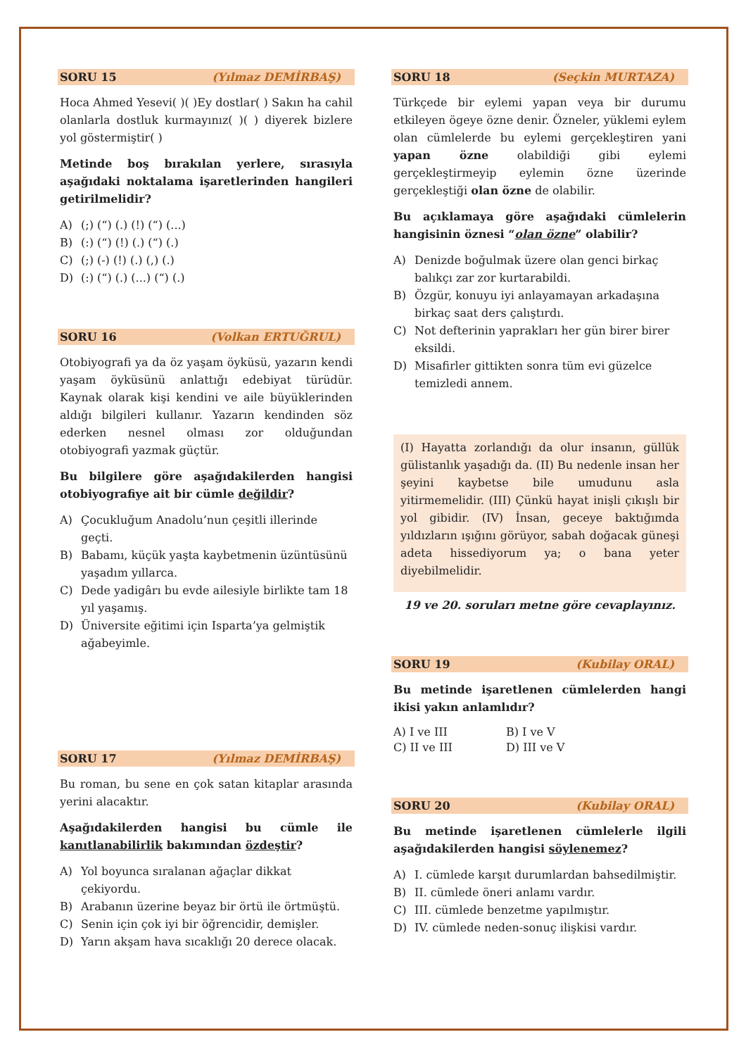SORU 15 (Yılmaz DEMİRBAŞ)
Hoca Ahmed Yesevi( )( )Ey dostlar( ) Sakın ha cahil olanlarla dostluk kurmayınız( )( ) diyerek bizlere yol göstermiştir( )
Metinde boş bırakılan yerlere, sırasıyla aşağıdaki noktalama işaretlerinden hangileri getirilmelidir?
A) (;) (“) (.) (!) (“) (...)
B) (:) (“) (!) (.) (“) (.)
C) (;) (-) (!) (.) (,) (.)
D) (:) (“) (.) (...) (“) (.)
SORU 16 (Volkan ERTUĞRUL)
Otobiyografi ya da öz yaşam öyküsü, yazarın kendi yaşam öyküsünü anlattığı edebiyat türüdür. Kaynak olarak kişi kendini ve aile büyüklerinden aldığı bilgileri kullanır. Yazarın kendinden söz ederken nesnel olması zor olduğundan otobiyografi yazmak güçtür.
Bu bilgilere göre aşağıdakilerden hangisi otobiyografiye ait bir cümle değildir?
A) Çocukluğum Anadolu’nun çeşitli illerinde geçti.
B) Babamı, küçük yaşta kaybetmenin üzüntüsünü yaşadım yıllarca.
C) Dede yadigârı bu evde ailesiyle birlikte tam 18 yıl yaşamış.
D) Üniversite eğitimi için Isparta’ya gelmiştik ağabeyimle.
SORU 17 (Yılmaz DEMİRBAŞ)
Bu roman, bu sene en çok satan kitaplar arasında yerini alacaktır.
Aşağıdakilerden hangisi bu cümle ile kanıtlanabilirlik bakımından özdeştir?
A) Yol boyunca sıralanan ağaçlar dikkat çekiyordu.
B) Arabanın üzerine beyaz bir örtü ile örtmüştü.
C) Senin için çok iyi bir öğrencidir, demişler.
D) Yarın akşam hava sıcaklığı 20 derece olacak.
SORU 18 (Seçkin MURTAZA)
Türkçede bir eylemi yapan veya bir durumu etkileyen ögeye özne denir. Özneler, yüklemi eylem olan cümlelerde bu eylemi gerçekleştiren yani yapan özne olabildiği gibi eylemi gerçekleştirmeyip eylemin özne üzerinde gerçekleştiği olan özne de olabilir.
Bu açıklamaya göre aşağıdaki cümlelerin hangisinin öznesi “olan özne” olabilir?
A) Denizde boğulmak üzere olan genci birkaç balıkçı zar zor kurtarabildi.
B) Özgür, konuyu iyi anlayamayan arkadaşına birkaç saat ders çalıştırdı.
C) Not defterinin yaprakları her gün birer birer eksildi.
D) Misafirler gittikten sonra tüm evi güzelce temizledi annem.
(I) Hayatta zorlandığı da olur insanın, güllük gülistanlık yaşadığı da. (II) Bu nedenle insan her şeyini kaybetse bile umudunu asla yitirmemelidir. (III) Çünkü hayat inişli çıkışlı bir yol gibidir. (IV) İnsan, geceye baktığımda yıldızların ışığını görüyor, sabah doğacak güneşi adeta hissediyorum ya; o bana yeter diyebilmelidir.
19 ve 20. soruları metne göre cevaplayınız.
SORU 19 (Kubilay ORAL)
Bu metinde işaretlenen cümlelerden hangi ikisi yakın anlamlıdır?
A) I ve III B) I ve V
C) II ve III D) III ve V
SORU 20 (Kubilay ORAL)
Bu metinde işaretlenen cümlelerle ilgili aşağıdakilerden hangisi söylenemez?
A) I. cümlede karşıt durumlardan bahsedilmiştir.
B) II. cümlede öneri anlamı vardır.
C) III. cümlede benzetme yapılmıştır.
D) IV. cümlede neden-sonuç ilişkisi vardır.